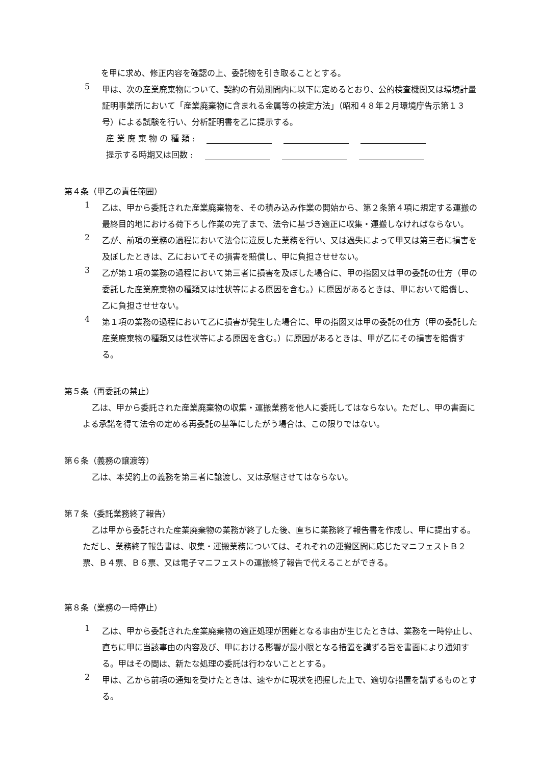を甲に求め、修正内容を確認の上、委託物を引き取ることとする。
5
甲は、次の産業廃棄物について、契約の有効期間内に以下に定めるとおり、公的検査機関又は環境計量証明事業所において「産業廃棄物に含まれる金属等の検定方法」（昭和４８年２月環境庁告示第１３号）による試験を行い、分析証明書を乙に提示する。
産 業 廃 棄 物 の 種 類 :
提示する時期又は回数 :
第４条（甲乙の責任範囲）
1
乙は、甲から委託された産業廃棄物を、その積み込み作業の開始から、第２条第４項に規定する運搬の最終目的地における荷下ろし作業の完了まで、法令に基づき適正に収集・運搬しなければならない。
2
乙が、前項の業務の過程において法令に違反した業務を行い、又は過失によって甲又は第三者に損害を及ぼしたときは、乙においてその損害を賠償し、甲に負担させせない。
3
乙が第１項の業務の過程において第三者に損害を及ぼした場合に、甲の指図又は甲の委託の仕方（甲の委託した産業廃棄物の種類又は性状等による原因を含む。）に原因があるときは、甲において賠償し、乙に負担させせない。
4
第１項の業務の過程において乙に損害が発生した場合に、甲の指図又は甲の委託の仕方（甲の委託した産業廃棄物の種類又は性状等による原因を含む。）に原因があるときは、甲が乙にその損害を賠償する。
第５条（再委託の禁止）
乙は、甲から委託された産業廃棄物の収集・運搬業務を他人に委託してはならない。ただし、甲の書面による承諾を得て法令の定める再委託の基準にしたがう場合は、この限りではない。
第６条（義務の譲渡等）
乙は、本契約上の義務を第三者に譲渡し、又は承継させてはならない。
第７条（委託業務終了報告）
乙は甲から委託された産業廃棄物の業務が終了した後、直ちに業務終了報告書を作成し、甲に提出する。ただし、業務終了報告書は、収集・運搬業務については、それぞれの運搬区間に応じたマニフェストＢ２票、Ｂ４票、Ｂ６票、又は電子マニフェストの運搬終了報告で代えることができる。
第８条（業務の一時停止）
1
乙は、甲から委託された産業廃棄物の適正処理が困難となる事由が生じたときは、業務を一時停止し、直ちに甲に当該事由の内容及び、甲における影響が最小限となる措置を講ずる旨を書面により通知する。甲はその間は、新たな処理の委託は行わないこととする。
2
甲は、乙から前項の通知を受けたときは、速やかに現状を把握した上で、適切な措置を講ずるものとする。